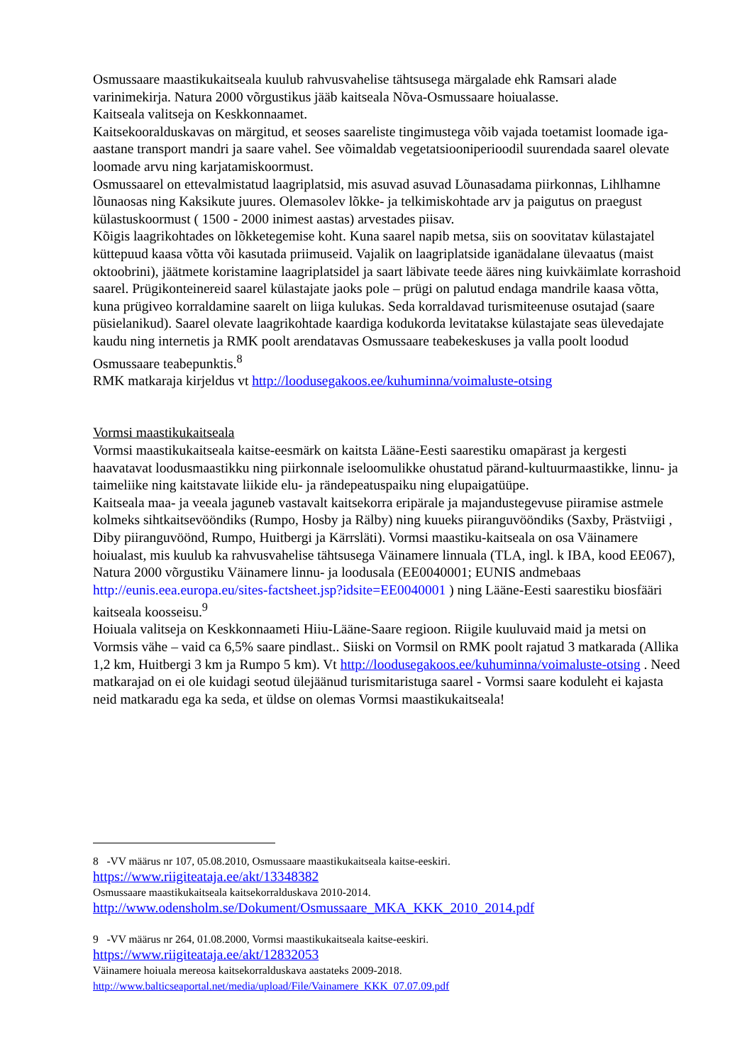Osmussaare maastikukaitseala kuulub rahvusvahelise tähtsusega märgalade ehk Ramsari alade varinimekirja. Natura 2000 võrgustikus jääb kaitseala Nõva-Osmussaare hoiualasse.
Kaitseala valitseja on Keskkonnaamet.
Kaitsekooralduskavas on märgitud, et seoses saareliste tingimustega võib vajada toetamist loomade iga-aastane transport mandri ja saare vahel. See võimaldab vegetatsiooniperioodil suurendada saarel olevate loomade arvu ning karjatamiskoormust.
Osmussaarel on ettevalmistatud laagriplatsid, mis asuvad asuvad Lõunasadama piirkonnas, Lihlhamne lõunaosas ning Kaksikute juures. Olemasolev lõkke- ja telkimiskohtade arv ja paigutus on praegust külastuskoormust ( 1500 - 2000 inimest aastas) arvestades piisav.
Kõigis laagrikohtades on lõkketegemise koht. Kuna saarel napib metsa, siis on soovitatav külastajatel küttepuud kaasa võtta või kasutada priimuseid. Vajalik on laagriplatside iganädalane ülevaatus (maist oktoobrini), jäätmete koristamine laagriplatsidel ja saart läbivate teede ääres ning kuivkäimlate korrashoid saarel. Prügikonteinereid saarel külastajate jaoks pole – prügi on palutud endaga mandrile kaasa võtta, kuna prügiveo korraldamine saarelt on liiga kulukas. Seda korraldavad turismiteenuse osutajad (saare püsielanikud). Saarel olevate laagrikohtade kaardiga kodukorda levitatakse külastajate seas ülevedajate kaudu ning internetis ja RMK poolt arendatavas Osmussaare teabekeskuses ja valla poolt loodud Osmussaare teabepunktis.<sup>8</sup>
RMK matkaraja kirjeldus vt http://loodusegakoos.ee/kuhuminna/voimaluste-otsing
Vormsi maastikukaitseala
Vormsi maastikukaitseala kaitse-eesmärk on kaitsta Lääne-Eesti saarestiku omapärast ja kergesti haavatavat loodusmaastikku ning piirkonnale iseloomulikke ohustatud pärand-kultuurmaastikke, linnu- ja taimeliike ning kaitstavate liikide elu- ja rändepeatuspaiku ning elupaigatüüpe.
Kaitseala maa- ja veeala jaguneb vastavalt kaitsekorra eripärale ja majandustegevuse piiramise astmele kolmeks sihtkaitsevööndiks (Rumpo, Hosby ja Rälby) ning kuueks piiranguvööndiks (Saxby, Prästviigi , Diby piiranguvöönd, Rumpo, Huitbergi ja Kärrsläti). Vormsi maastiku-kaitseala on osa Väinamere hoiualast, mis kuulub ka rahvusvahelise tähtsusega Väinamere linnuala (TLA, ingl. k IBA, kood EE067), Natura 2000 võrgustiku Väinamere linnu- ja loodusala (EE0040001; EUNIS andmebaas http://eunis.eea.europa.eu/sites-factsheet.jsp?idsite=EE0040001 ) ning Lääne-Eesti saarestiku biosfääri kaitseala koosseisu.<sup>9</sup>
Hoiuala valitseja on Keskkonnaameti Hiiu-Lääne-Saare regioon. Riigile kuuluvaid maid ja metsi on Vormsis vähe – vaid ca 6,5% saare pindlast.. Siiski on Vormsil on RMK poolt rajatud 3 matkarada (Allika 1,2 km, Huitbergi 3 km ja Rumpo 5 km). Vt http://loodusegakoos.ee/kuhuminna/voimaluste-otsing . Need matkarajad on ei ole kuidagi seotud ülejäänud turismitaristuga saarel - Vormsi saare koduleht ei kajasta neid matkaradu ega ka seda, et üldse on olemas Vormsi maastikukaitseala!
8 -VV määrus nr 107, 05.08.2010, Osmussaare maastikukaitseala kaitse-eeskiri.
https://www.riigiteataja.ee/akt/13348382
Osmussaare maastikukaitseala kaitsekorralduskava 2010-2014.
http://www.odensholm.se/Dokument/Osmussaare_MKA_KKK_2010_2014.pdf
9 -VV määrus nr 264, 01.08.2000, Vormsi maastikukaitseala kaitse-eeskiri.
https://www.riigiteataja.ee/akt/12832053
Väinamere hoiuala mereosa kaitsekorralduskava aastateks 2009-2018.
http://www.balticseaportal.net/media/upload/File/Vainamere_KKK_07.07.09.pdf